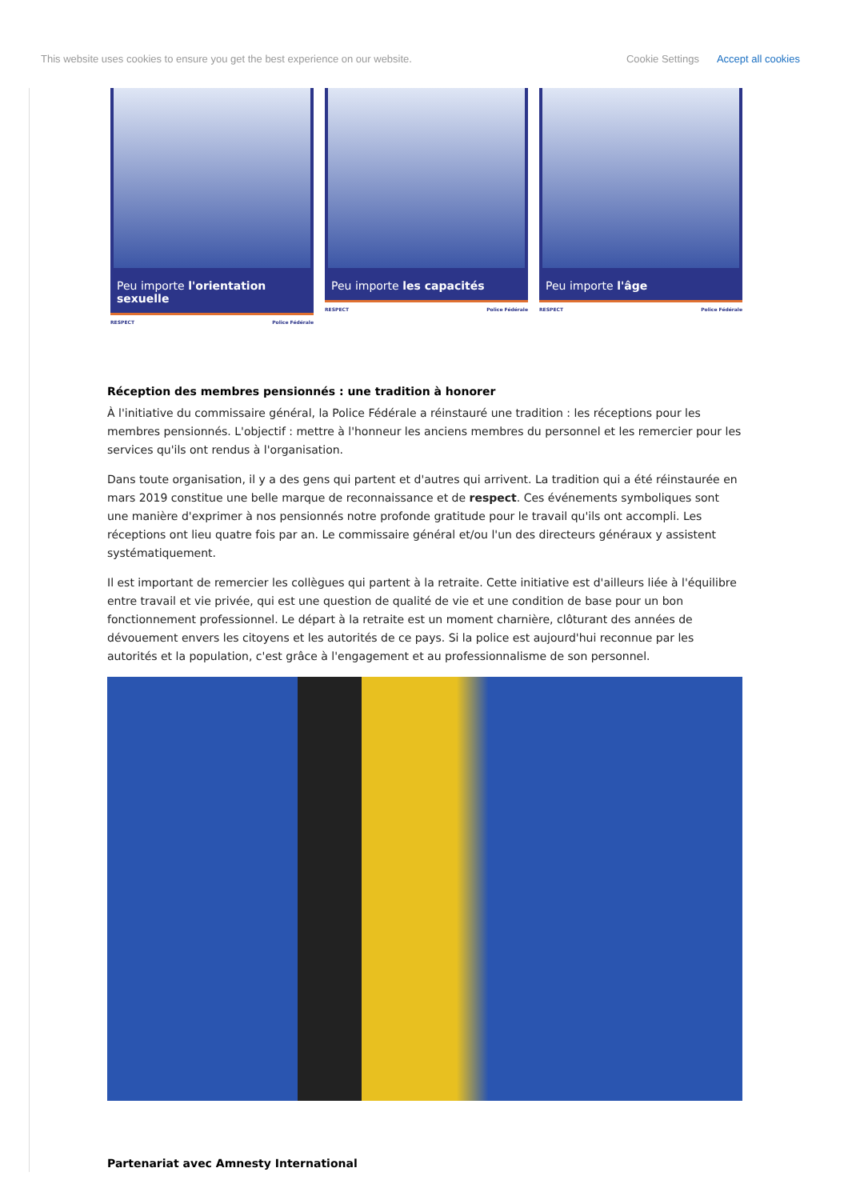This website uses cookies to ensure you get the best experience on our website.
Cookie Settings Accept all cookies
Peu importe l'orientation sexuelle
RESPECT Police Fédérale
Peu importe les capacités
RESPECT Police Fédérale
Peu importe l'âge
RESPECT Police Fédérale
Réception des membres pensionnés : une tradition à honorer
À l'initiative du commissaire général, la Police Fédérale a réinstauré une tradition : les réceptions pour les membres pensionnés. L'objectif : mettre à l'honneur les anciens membres du personnel et les remercier pour les services qu'ils ont rendus à l'organisation.
Dans toute organisation, il y a des gens qui partent et d'autres qui arrivent. La tradition qui a été réinstaurée en mars 2019 constitue une belle marque de reconnaissance et de respect. Ces événements symboliques sont une manière d'exprimer à nos pensionnés notre profonde gratitude pour le travail qu'ils ont accompli. Les réceptions ont lieu quatre fois par an. Le commissaire général et/ou l'un des directeurs généraux y assistent systématiquement.
Il est important de remercier les collègues qui partent à la retraite. Cette initiative est d'ailleurs liée à l'équilibre entre travail et vie privée, qui est une question de qualité de vie et une condition de base pour un bon fonctionnement professionnel. Le départ à la retraite est un moment charnière, clôturant des années de dévouement envers les citoyens et les autorités de ce pays. Si la police est aujourd'hui reconnue par les autorités et la population, c'est grâce à l'engagement et au professionnalisme de son personnel.
Partenariat avec Amnesty International